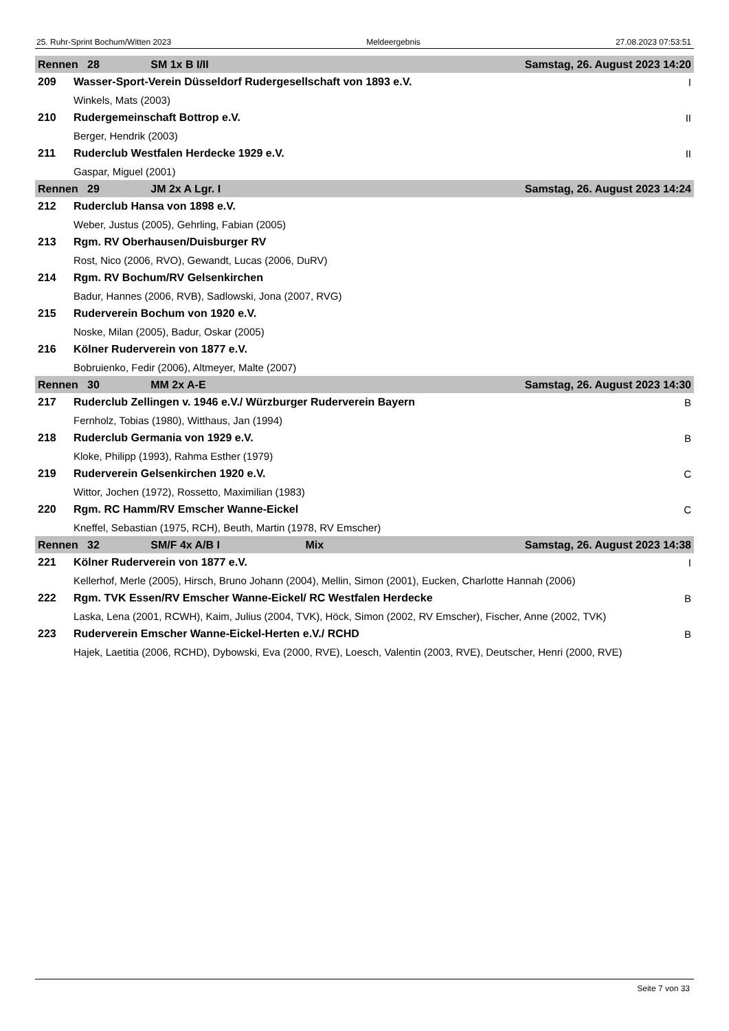25. Ruhr-Sprint Bochum/Witten 2023 Meldeergebnis 27.08.2023 07:53:51
| Rennen 28 SM 1x B I/II Samstag, 26. August 2023 14:20 | | |
| --- | --- | --- |
| 209 | Wasser-Sport-Verein Düsseldorf Rudergesellschaft von 1893 e.V. | I |
| | Winkels, Mats (2003) | |
| 210 | Rudergemeinschaft Bottrop e.V. | II |
| | Berger, Hendrik (2003) | |
| 211 | Ruderclub Westfalen Herdecke 1929 e.V. | II |
| | Gaspar, Miguel (2001) | |
| Rennen 29 JM 2x A Lgr. I Samstag, 26. August 2023 14:24 | | |
| 212 | Ruderclub Hansa von 1898 e.V. | |
| | Weber, Justus (2005), Gehrling, Fabian (2005) | |
| 213 | Rgm. RV Oberhausen/Duisburger RV | |
| | Rost, Nico (2006, RVO), Gewandt, Lucas (2006, DuRV) | |
| 214 | Rgm. RV Bochum/RV Gelsenkirchen | |
| | Badur, Hannes (2006, RVB), Sadlowski, Jona (2007, RVG) | |
| 215 | Ruderverein Bochum von 1920 e.V. | |
| | Noske, Milan (2005), Badur, Oskar (2005) | |
| 216 | Kölner Ruderverein von 1877 e.V. | |
| | Bobruienko, Fedir (2006), Altmeyer, Malte (2007) | |
| Rennen 30 MM 2x A-E Samstag, 26. August 2023 14:30 | | |
| 217 | Ruderclub Zellingen v. 1946 e.V./ Würzburger Ruderverein Bayern | B |
| | Fernholz, Tobias (1980), Witthaus, Jan (1994) | |
| 218 | Ruderclub Germania von 1929 e.V. | B |
| | Kloke, Philipp (1993), Rahma Esther (1979) | |
| 219 | Ruderverein Gelsenkirchen 1920 e.V. | C |
| | Wittor, Jochen (1972), Rossetto, Maximilian (1983) | |
| 220 | Rgm. RC Hamm/RV Emscher Wanne-Eickel | C |
| | Kneffel, Sebastian (1975, RCH), Beuth, Martin (1978, RV Emscher) | |
| Rennen 32 SM/F 4x A/B I Mix Samstag, 26. August 2023 14:38 | | |
| 221 | Kölner Ruderverein von 1877 e.V. | I |
| | Kellerhof, Merle (2005), Hirsch, Bruno Johann (2004), Mellin, Simon (2001), Eucken, Charlotte Hannah (2006) | |
| 222 | Rgm. TVK Essen/RV Emscher Wanne-Eickel/ RC Westfalen Herdecke | B |
| | Laska, Lena (2001, RCWH), Kaim, Julius (2004, TVK), Höck, Simon (2002, RV Emscher), Fischer, Anne (2002, TVK) | |
| 223 | Ruderverein Emscher Wanne-Eickel-Herten e.V./ RCHD | B |
| | Hajek, Laetitia (2006, RCHD), Dybowski, Eva (2000, RVE), Loesch, Valentin (2003, RVE), Deutscher, Henri (2000, RVE) | |
Seite 7 von 33